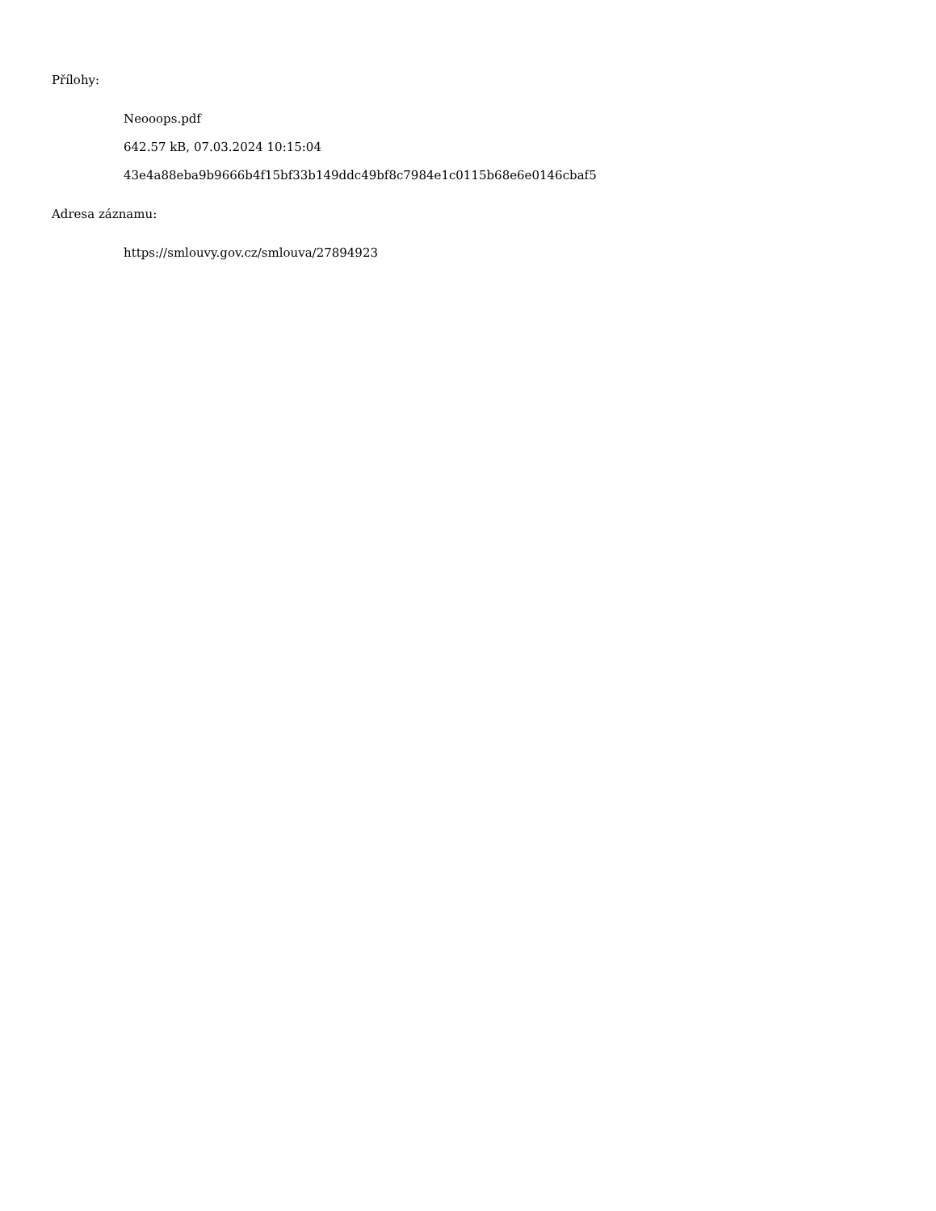Přílohy:
Neooops.pdf
642.57 kB, 07.03.2024 10:15:04
43e4a88eba9b9666b4f15bf33b149ddc49bf8c7984e1c0115b68e6e0146cbaf5
Adresa záznamu:
https://smlouvy.gov.cz/smlouva/27894923